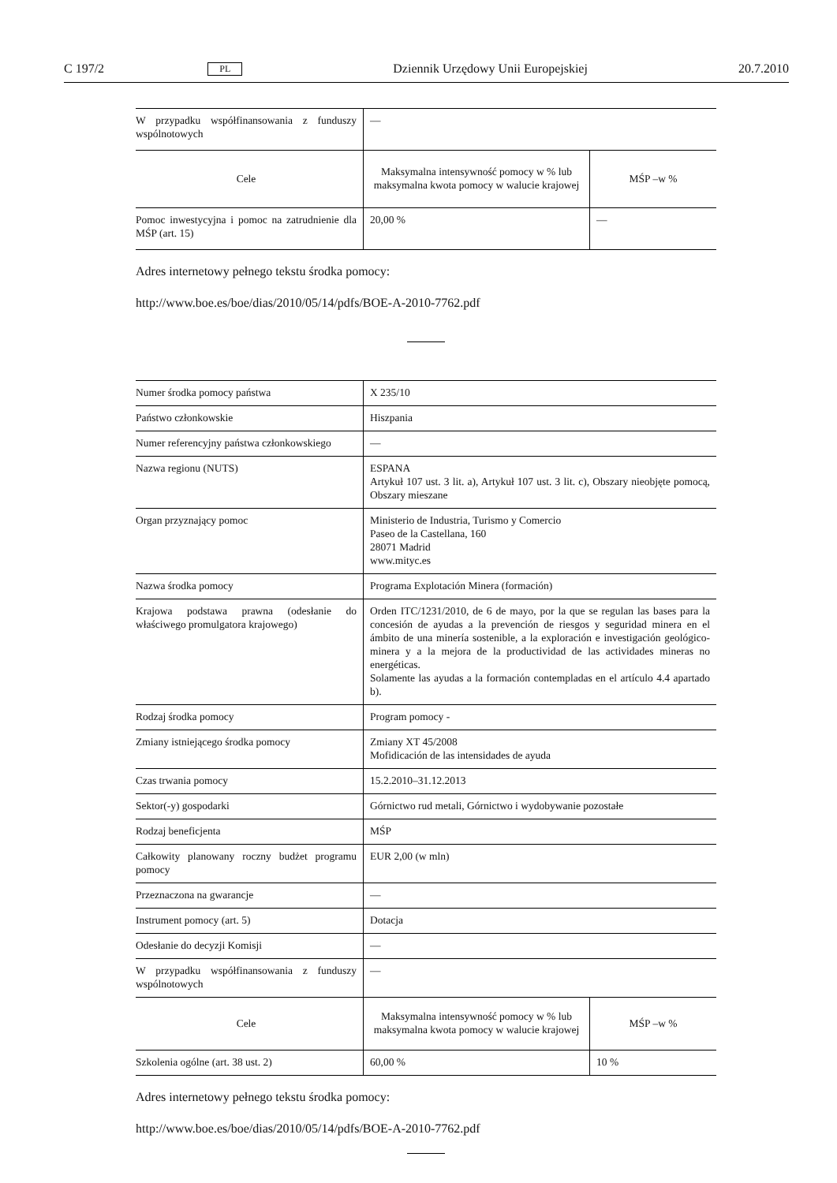C 197/2 PL Dziennik Urzędowy Unii Europejskiej 20.7.2010
| W przypadku współfinansowania z funduszy wspólnotowych | — | |
| Cele | Maksymalna intensywność pomocy w % lub maksymalna kwota pomocy w walucie krajowej | MŚP –w % |
| Pomoc inwestycyjna i pomoc na zatrudnienie dla MŚP (art. 15) | 20,00 % | — |
Adres internetowy pełnego tekstu środka pomocy:
http://www.boe.es/boe/dias/2010/05/14/pdfs/BOE-A-2010-7762.pdf
| Numer środka pomocy państwa | X 235/10 | |
| Państwo członkowskie | Hiszpania | |
| Numer referencyjny państwa członkowskiego | — | |
| Nazwa regionu (NUTS) | ESPANA Artykuł 107 ust. 3 lit. a), Artykuł 107 ust. 3 lit. c), Obszary nieobjęte pomocą, Obszary mieszane | |
| Organ przyznający pomoc | Ministerio de Industria, Turismo y Comercio Paseo de la Castellana, 160 28071 Madrid www.mityc.es | |
| Nazwa środka pomocy | Programa Explotación Minera (formación) | |
| Krajowa podstawa prawna (odesłanie do właściwego promulgatora krajowego) | Orden ITC/1231/2010, de 6 de mayo, por la que se regulan las bases para la concesión de ayudas a la prevención de riesgos y seguridad minera en el ámbito de una minería sostenible, a la exploración e investigación geológico-minera y a la mejora de la productividad de las actividades mineras no energéticas. Solamente las ayudas a la formación contempladas en el artículo 4.4 apartado b). | |
| Rodzaj środka pomocy | Program pomocy - | |
| Zmiany istniejącego środka pomocy | Zmiany XT 45/2008 Mofidicación de las intensidades de ayuda | |
| Czas trwania pomocy | 15.2.2010–31.12.2013 | |
| Sektor(-y) gospodarki | Górnictwo rud metali, Górnictwo i wydobywanie pozostałe | |
| Rodzaj beneficjenta | MŚP | |
| Całkowity planowany roczny budżet programu pomocy | EUR 2,00 (w mln) | |
| Przeznaczona na gwarancje | — | |
| Instrument pomocy (art. 5) | Dotacja | |
| Odesłanie do decyzji Komisji | — | |
| W przypadku współfinansowania z funduszy wspólnotowych | — | |
| Cele | Maksymalna intensywność pomocy w % lub maksymalna kwota pomocy w walucie krajowej | MŚP –w % |
| Szkolenia ogólne (art. 38 ust. 2) | 60,00 % | 10 % |
Adres internetowy pełnego tekstu środka pomocy:
http://www.boe.es/boe/dias/2010/05/14/pdfs/BOE-A-2010-7762.pdf